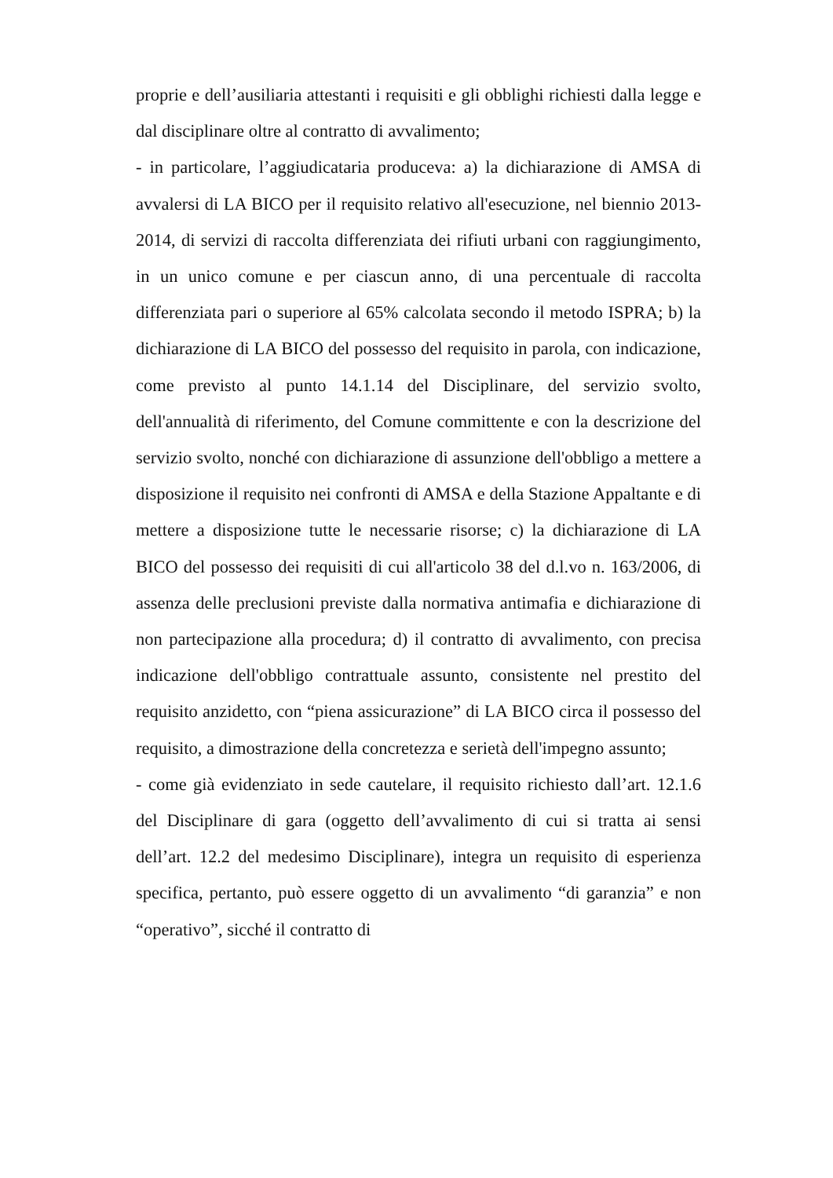proprie e dell’ausiliaria attestanti i requisiti e gli obblighi richiesti dalla legge e dal disciplinare oltre al contratto di avvalimento;
- in particolare, l’aggiudicataria produceva: a) la dichiarazione di AMSA di avvalersi di LA BICO per il requisito relativo all'esecuzione, nel biennio 2013-2014, di servizi di raccolta differenziata dei rifiuti urbani con raggiungimento, in un unico comune e per ciascun anno, di una percentuale di raccolta differenziata pari o superiore al 65% calcolata secondo il metodo ISPRA; b) la dichiarazione di LA BICO del possesso del requisito in parola, con indicazione, come previsto al punto 14.1.14 del Disciplinare, del servizio svolto, dell'annualità di riferimento, del Comune committente e con la descrizione del servizio svolto, nonché con dichiarazione di assunzione dell'obbligo a mettere a disposizione il requisito nei confronti di AMSA e della Stazione Appaltante e di mettere a disposizione tutte le necessarie risorse; c) la dichiarazione di LA BICO del possesso dei requisiti di cui all'articolo 38 del d.l.vo n. 163/2006, di assenza delle preclusioni previste dalla normativa antimafia e dichiarazione di non partecipazione alla procedura; d) il contratto di avvalimento, con precisa indicazione dell'obbligo contrattuale assunto, consistente nel prestito del requisito anzidetto, con “piena assicurazione” di LA BICO circa il possesso del requisito, a dimostrazione della concretezza e serietà dell'impegno assunto;
- come già evidenziato in sede cautelare, il requisito richiesto dall’art. 12.1.6 del Disciplinare di gara (oggetto dell’avvalimento di cui si tratta ai sensi dell’art. 12.2 del medesimo Disciplinare), integra un requisito di esperienza specifica, pertanto, può essere oggetto di un avvalimento “di garanzia” e non “operativo”, sicché il contratto di